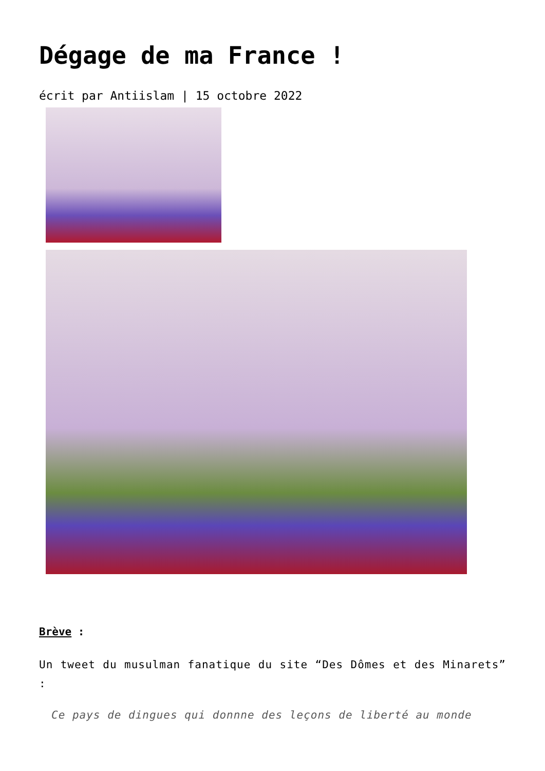Dégage de ma France !
écrit par Antiislam | 15 octobre 2022
Brève :
Un tweet du musulman fanatique du site “Des Dômes et des Minarets” :
Ce pays de dingues qui donnne des leçons de liberté au monde